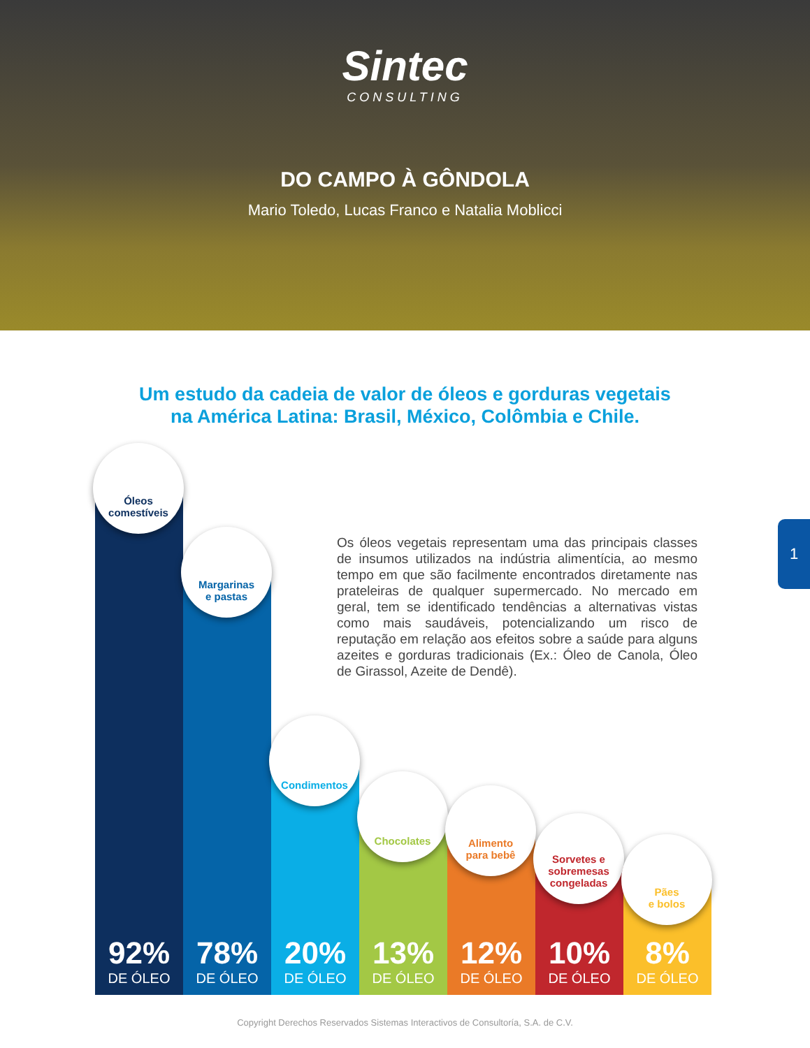Sintec
CONSULTING
DO CAMPO À GÔNDOLA
Mario Toledo, Lucas Franco e Natalia Moblicci
Um estudo da cadeia de valor de óleos e gorduras vegetais
na América Latina: Brasil, México, Colômbia e Chile.
Os óleos vegetais representam uma das principais classes de insumos utilizados na indústria alimentícia, ao mesmo tempo em que são facilmente encontrados diretamente nas prateleiras de qualquer supermercado. No mercado em geral, tem se identificado tendências a alternativas vistas como mais saudáveis, potencializando um risco de reputação em relação aos efeitos sobre a saúde para alguns azeites e gorduras tradicionais (Ex.: Óleo de Canola, Óleo de Girassol, Azeite de Dendê).
1
Óleos
comestíveis
92%
DE ÓLEO
Margarinas
e pastas
78%
DE ÓLEO
Condimentos
20%
DE ÓLEO
Chocolates
13%
DE ÓLEO
Alimento
para bebê
12%
DE ÓLEO
Sorvetes e
sobremesas
congeladas
10%
DE ÓLEO
Pães
e bolos
8%
DE ÓLEO
Copyright Derechos Reservados Sistemas Interactivos de Consultoría, S.A. de C.V.